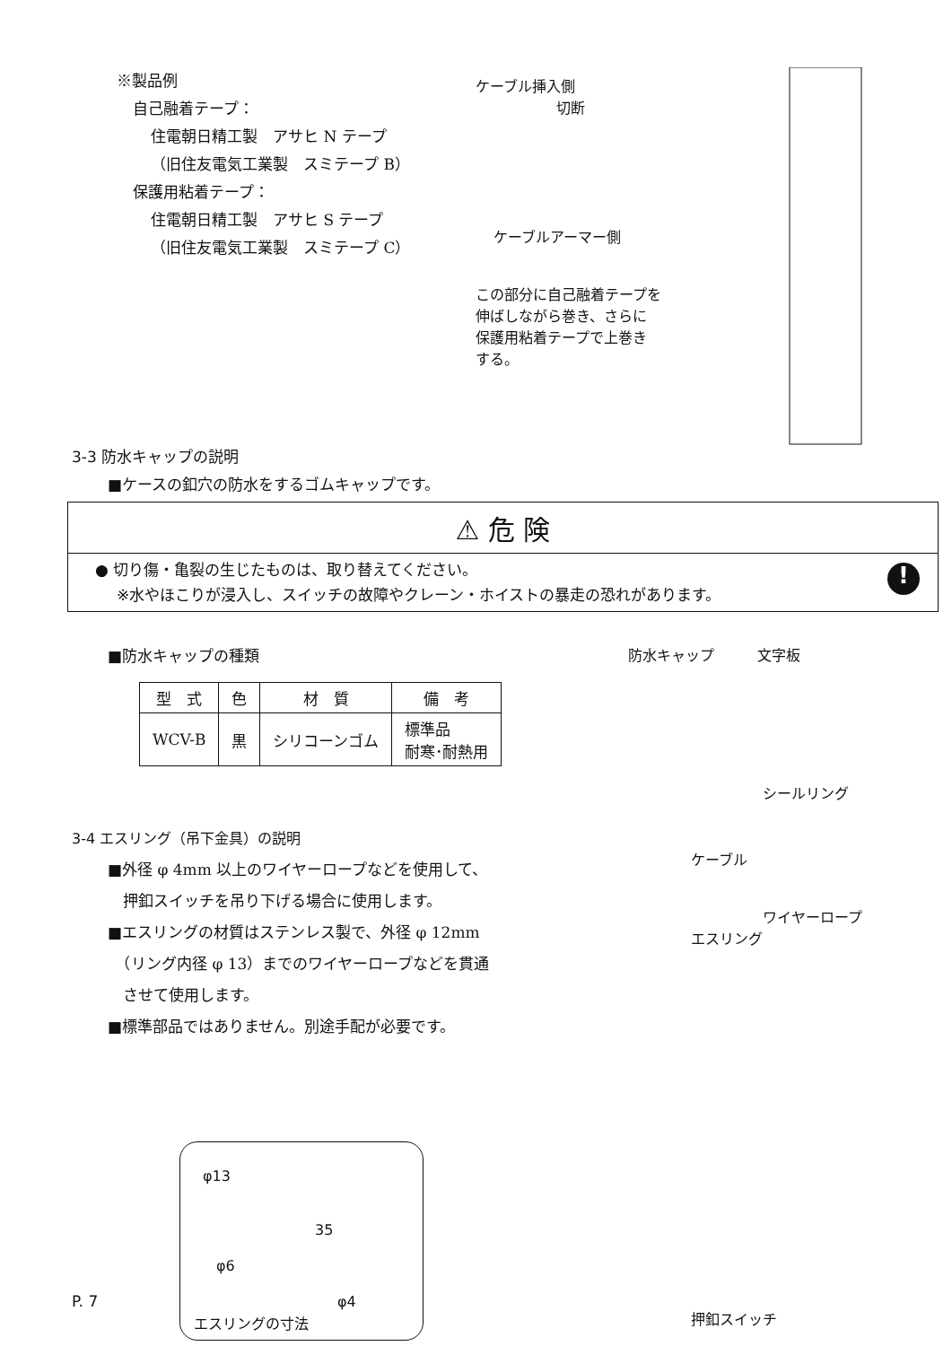※製品例
自己融着テープ：
住電朝日精工製　アサヒ N テープ
（旧住友電気工業製　スミテープ B）
保護用粘着テープ：
住電朝日精工製　アサヒ S テープ
（旧住友電気工業製　スミテープ C）
ケーブル挿入側
切断
ケーブルアーマー側
この部分に自己融着テープを
伸ばしながら巻き、さらに
保護用粘着テープで上巻き
する。
3-3 防水キャップの説明
■ケースの釦穴の防水をするゴムキャップです。
⚠ 危 険
● 切り傷・亀裂の生じたものは、取り替えてください。
※水やほこりが浸入し、スイッチの故障やクレーン・ホイストの暴走の恐れがあります。
!
■防水キャップの種類
| 型 式 | 色 | 材 質 | 備 考 |
| --- | --- | --- | --- |
| WCV-B | 黒 | シリコーンゴム | 標準品 耐寒･耐熱用 |
防水キャップ　　　文字板
シールリング
3-4 エスリング（吊下金具）の説明
■外径 φ 4mm 以上のワイヤーロープなどを使用して、
　押釦スイッチを吊り下げる場合に使用します。
■エスリングの材質はステンレス製で、外径 φ 12mm
　（リング内径 φ 13）までのワイヤーロープなどを貫通
　させて使用します。
■標準部品ではありません。別途手配が必要です。
φ13
φ6
35
φ4
エスリングの寸法
ケーブル
ワイヤーロープ
エスリング
押釦スイッチ
P. 7